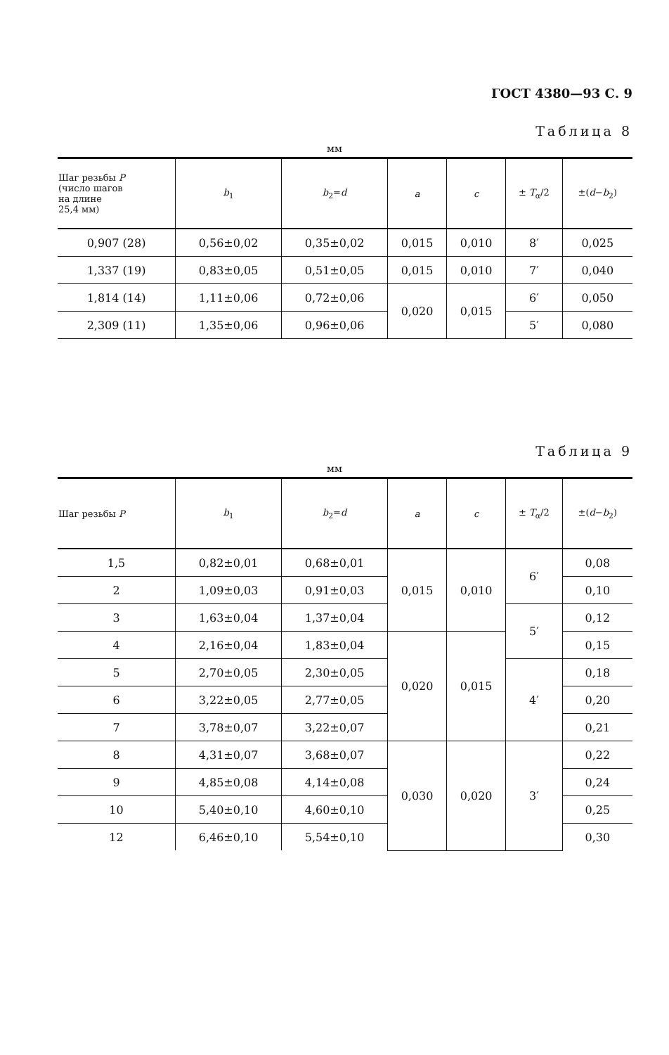ГОСТ 4380—93 С. 9
Таблица 8
мм
| Шаг резьбы P (число шагов на длине 25,4 мм) | b<sub>1</sub> | b<sub>2</sub>= d | a | c | ± T<sub>α</sub>/2 | ±( d − b<sub>2</sub>) |
| --- | --- | --- | --- | --- | --- | --- |
| 0,907 (28) | 0,56±0,02 | 0,35±0,02 | 0,015 | 0,010 | 8′ | 0,025 |
| 1,337 (19) | 0,83±0,05 | 0,51±0,05 | 0,015 | 0,010 | 7′ | 0,040 |
| 1,814 (14) | 1,11±0,06 | 0,72±0,06 | 0,020 | 0,015 | 6′ | 0,050 |
| 2,309 (11) | 1,35±0,06 | 0,96±0,06 | | | 5′ | 0,080 |
Таблица 9
мм
| Шаг резьбы P | b<sub>1</sub> | b<sub>2</sub>= d | a | c | ± T<sub>α</sub>/2 | ±( d − b<sub>2</sub>) |
| --- | --- | --- | --- | --- | --- | --- |
| 1,5 | 0,82±0,01 | 0,68±0,01 | 0,015 | 0,010 | 6′ | 0,08 |
| 2 | 1,09±0,03 | 0,91±0,03 | | | | 0,10 |
| 3 | 1,63±0,04 | 1,37±0,04 | | | 5′ | 0,12 |
| 4 | 2,16±0,04 | 1,83±0,04 | 0,020 | 0,015 | | 0,15 |
| 5 | 2,70±0,05 | 2,30±0,05 | | | 4′ | 0,18 |
| 6 | 3,22±0,05 | 2,77±0,05 | | | | 0,20 |
| 7 | 3,78±0,07 | 3,22±0,07 | | | | 0,21 |
| 8 | 4,31±0,07 | 3,68±0,07 | 0,030 | 0,020 | 3′ | 0,22 |
| 9 | 4,85±0,08 | 4,14±0,08 | | | | 0,24 |
| 10 | 5,40±0,10 | 4,60±0,10 | | | | 0,25 |
| 12 | 6,46±0,10 | 5,54±0,10 | | | | 0,30 |